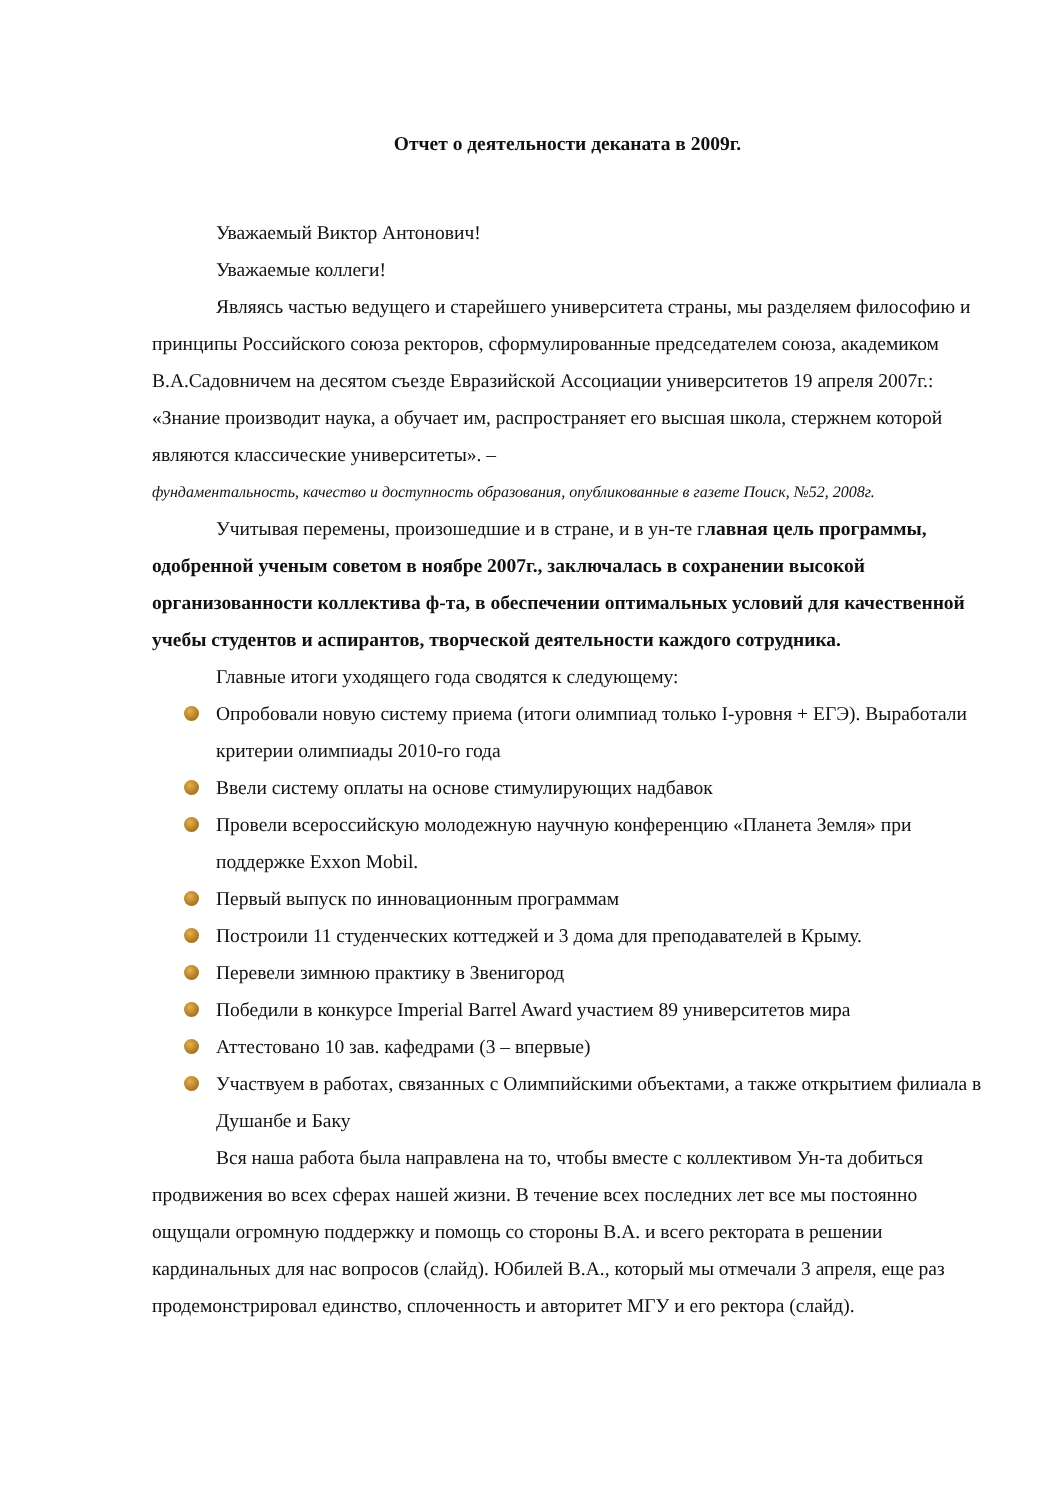Отчет о деятельности деканата в 2009г.
Уважаемый Виктор Антонович!
Уважаемые коллеги!
Являясь частью ведущего и старейшего университета страны, мы разделяем философию и принципы Российского союза ректоров, сформулированные председателем союза, академиком В.А.Садовничем на десятом съезде Евразийской Ассоциации университетов 19 апреля 2007г.: «Знание производит наука, а обучает им, распространяет его высшая школа, стержнем которой являются классические университеты». –
фундаментальность, качество и доступность образования, опубликованные в газете Поиск, №52, 2008г.
Учитывая перемены, произошедшие и в стране, и в ун-те главная цель программы, одобренной ученым советом в ноябре 2007г., заключалась в сохранении высокой организованности коллектива ф-та, в обеспечении оптимальных условий для качественной учебы студентов и аспирантов, творческой деятельности каждого сотрудника.
Главные итоги уходящего года сводятся к следующему:
Опробовали новую систему приема (итоги олимпиад только I-уровня + ЕГЭ). Выработали критерии олимпиады 2010-го года
Ввели систему оплаты на основе стимулирующих надбавок
Провели всероссийскую молодежную научную конференцию «Планета Земля» при поддержке Exxon Mobil.
Первый выпуск по инновационным программам
Построили 11 студенческих коттеджей и 3 дома для преподавателей в Крыму.
Перевели зимнюю практику в Звенигород
Победили в конкурсе Imperial Barrel Award участием 89 университетов мира
Аттестовано 10 зав. кафедрами (3 – впервые)
Участвуем в работах, связанных с Олимпийскими объектами, а также открытием филиала в Душанбе и Баку
Вся наша работа была направлена на то, чтобы вместе с коллективом Ун-та добиться продвижения во всех сферах нашей жизни. В течение всех последних лет все мы постоянно ощущали огромную поддержку и помощь со стороны В.А. и всего ректората в решении кардинальных для нас вопросов (слайд). Юбилей В.А., который мы отмечали 3 апреля, еще раз продемонстрировал единство, сплоченность и авторитет МГУ и его ректора (слайд).